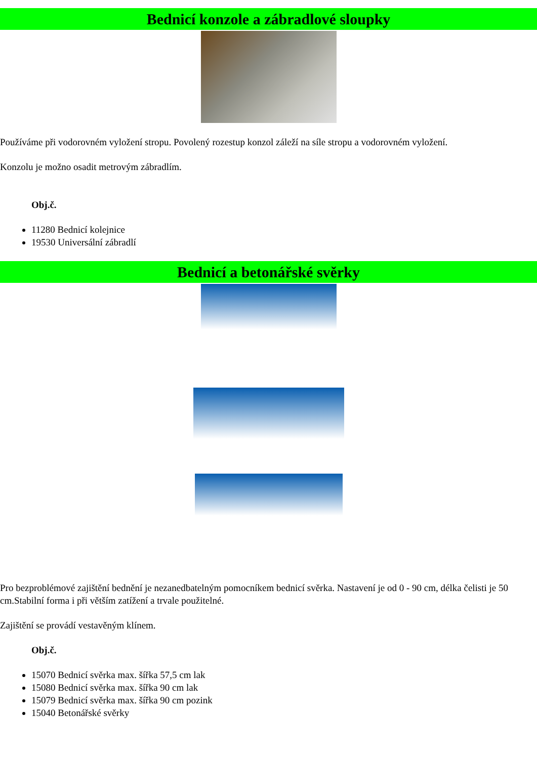Bednicí konzole a zábradlové sloupky
Používáme při vodorovném vyložení stropu. Povolený rozestup konzol záleží na síle stropu a vodorovném vyložení.
Konzolu je možno osadit metrovým zábradlím.
Obj.č.
11280 Bednicí kolejnice
19530 Universální zábradlí
Bednicí a betonářské svěrky
Pro bezproblémové zajištění bednění je nezanedbatelným pomocníkem bednicí svěrka. Nastavení je od 0 - 90 cm, délka čelisti je 50 cm.Stabilní forma i při větším zatížení a trvale použitelné.
Zajištění se provádí vestavěným klínem.
Obj.č.
15070 Bednicí svěrka max. šířka 57,5 cm lak
15080 Bednicí svěrka max. šířka 90 cm lak
15079 Bednicí svěrka max. šířka 90 cm pozink
15040 Betonářské svěrky